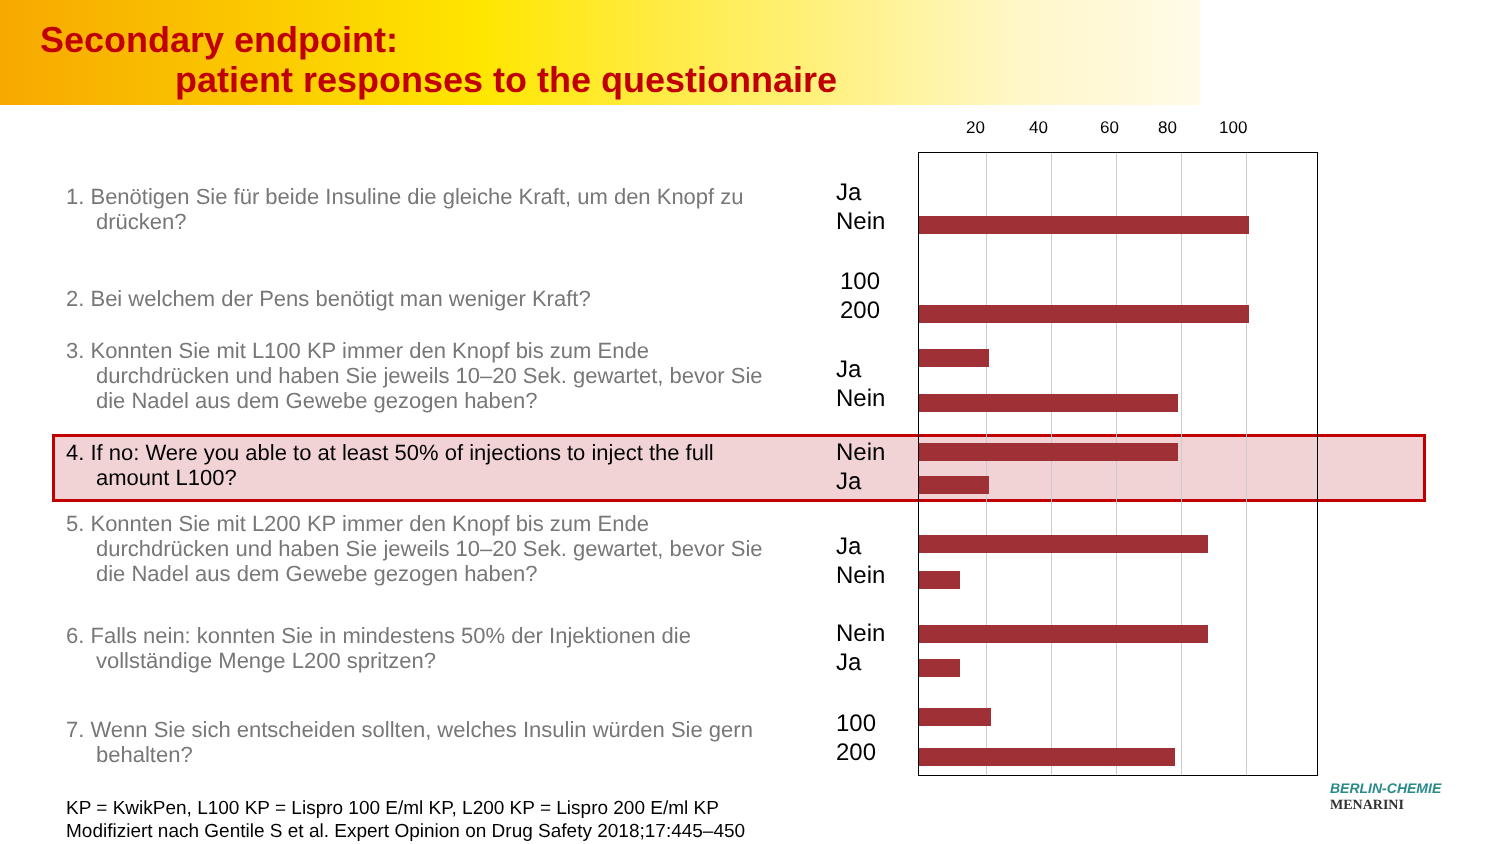Secondary endpoint:
patient responses to the questionnaire
20 40 60 80 100
1. Benötigen Sie für beide Insuline die gleiche Kraft, um den Knopf zu
drücken?
Ja
Nein
2. Bei welchem der Pens benötigt man weniger Kraft?
100
200
3. Konnten Sie mit L100 KP immer den Knopf bis zum Ende
durchdrücken und haben Sie jeweils 10–20 Sek. gewartet, bevor Sie
die Nadel aus dem Gewebe gezogen haben?
Ja
Nein
4. If no: Were you able to at least 50% of injections to inject the full
amount L100?
Nein
Ja
5. Konnten Sie mit L200 KP immer den Knopf bis zum Ende
durchdrücken und haben Sie jeweils 10–20 Sek. gewartet, bevor Sie
die Nadel aus dem Gewebe gezogen haben?
Ja
Nein
6. Falls nein: konnten Sie in mindestens 50% der Injektionen die
vollständige Menge L200 spritzen?
Nein
Ja
7. Wenn Sie sich entscheiden sollten, welches Insulin würden Sie gern
behalten?
100
200
KP = KwikPen, L100 KP = Lispro 100 E/ml KP, L200 KP = Lispro 200 E/ml KP
Modifiziert nach Gentile S et al. Expert Opinion on Drug Safety 2018;17:445–450
BERLIN-CHEMIE
MENARINI